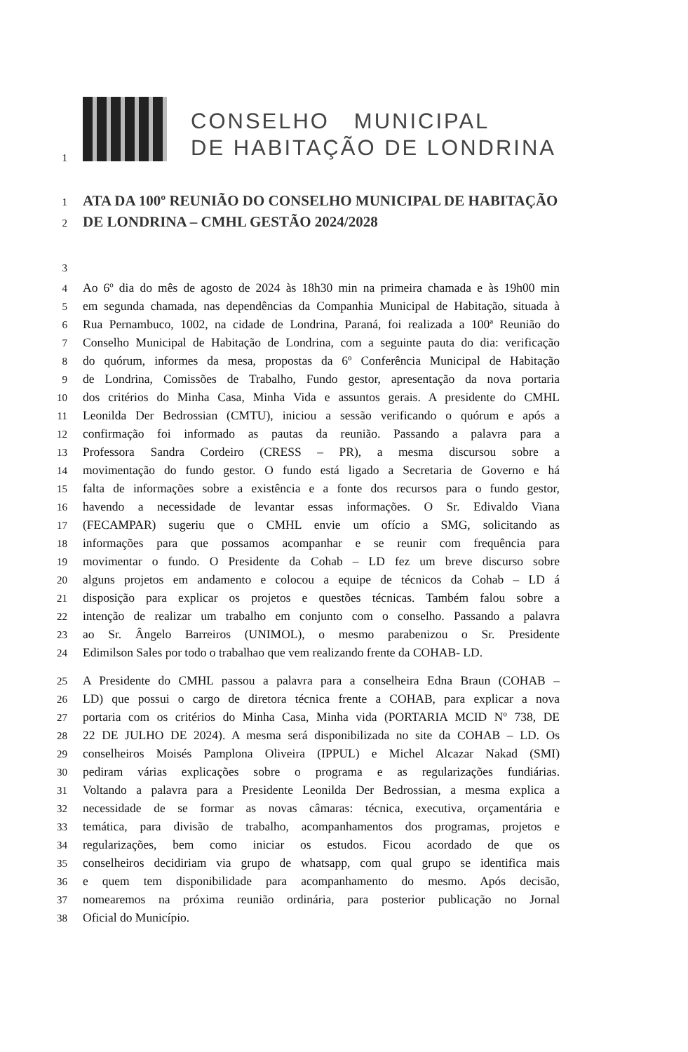1
CONSELHO MUNICIPAL
DE HABITAÇÃO DE LONDRINA
1
ATA DA 100º REUNIÃO DO CONSELHO MUNICIPAL DE HABITAÇÃO
2
DE LONDRINA – CMHL GESTÃO 2024/2028
3
4
Ao 6º dia do mês de agosto de 2024 às 18h30 min na primeira chamada e às 19h00 min
5
em segunda chamada, nas dependências da Companhia Municipal de Habitação, situada à
6
Rua Pernambuco, 1002, na cidade de Londrina, Paraná, foi realizada a 100ª Reunião do
7
Conselho Municipal de Habitação de Londrina, com a seguinte pauta do dia: verificação
8
do quórum, informes da mesa, propostas da 6º Conferência Municipal de Habitação
9
de Londrina, Comissões de Trabalho, Fundo gestor, apresentação da nova portaria
10
dos critérios do Minha Casa, Minha Vida e assuntos gerais. A presidente do CMHL
11
Leonilda Der Bedrossian (CMTU), iniciou a sessão verificando o quórum e após a
12
confirmação foi informado as pautas da reunião. Passando a palavra para a
13
Professora Sandra Cordeiro (CRESS – PR), a mesma discursou sobre a
14
movimentação do fundo gestor. O fundo está ligado a Secretaria de Governo e há
15
falta de informações sobre a existência e a fonte dos recursos para o fundo gestor,
16
havendo a necessidade de levantar essas informações. O Sr. Edivaldo Viana
17
(FECAMPAR) sugeriu que o CMHL envie um ofício a SMG, solicitando as
18
informações para que possamos acompanhar e se reunir com frequência para
19
movimentar o fundo. O Presidente da Cohab – LD fez um breve discurso sobre
20
alguns projetos em andamento e colocou a equipe de técnicos da Cohab – LD á
21
disposição para explicar os projetos e questões técnicas. Também falou sobre a
22
intenção de realizar um trabalho em conjunto com o conselho. Passando a palavra
23
ao Sr. Ângelo Barreiros (UNIMOL), o mesmo parabenizou o Sr. Presidente
24
Edimilson Sales por todo o trabalhao que vem realizando frente da COHAB- LD.
25
A Presidente do CMHL passou a palavra para a conselheira Edna Braun (COHAB –
26
LD) que possui o cargo de diretora técnica frente a COHAB, para explicar a nova
27
portaria com os critérios do Minha Casa, Minha vida (PORTARIA MCID Nº 738, DE
28
22 DE JULHO DE 2024). A mesma será disponibilizada no site da COHAB – LD. Os
29
conselheiros Moisés Pamplona Oliveira (IPPUL) e Michel Alcazar Nakad (SMI)
30
pediram várias explicações sobre o programa e as regularizações fundiárias.
31
Voltando a palavra para a Presidente Leonilda Der Bedrossian, a mesma explica a
32
necessidade de se formar as novas câmaras: técnica, executiva, orçamentária e
33
temática, para divisão de trabalho, acompanhamentos dos programas, projetos e
34
regularizações, bem como iniciar os estudos. Ficou acordado de que os
35
conselheiros decidiriam via grupo de whatsapp, com qual grupo se identifica mais
36
e quem tem disponibilidade para acompanhamento do mesmo. Após decisão,
37
nomearemos na próxima reunião ordinária, para posterior publicação no Jornal
38
Oficial do Município.